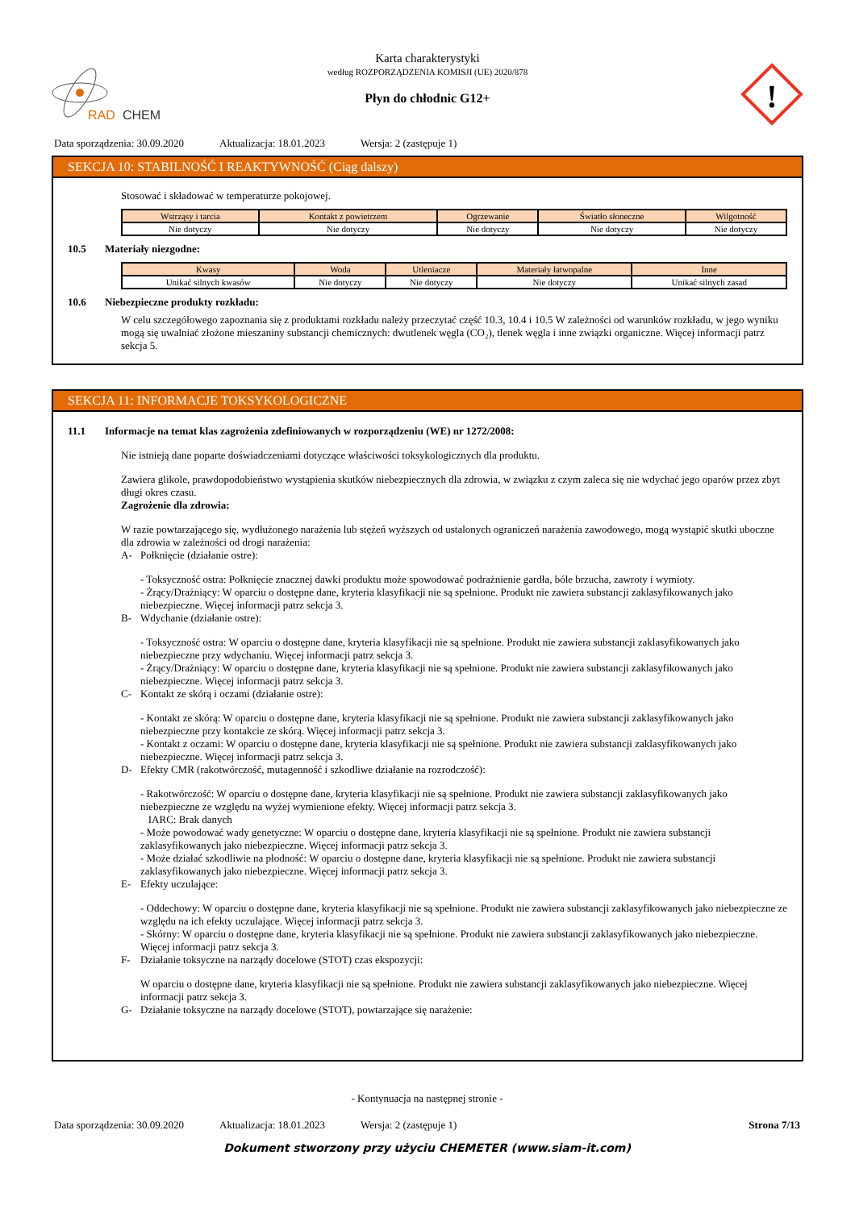RAD
CHEM
Karta charakterystyki
według ROZPORZĄDZENIA KOMISJI (UE) 2020/878
Płyn do chłodnic G12+
!
Data sporządzenia: 30.09.2020 Aktualizacja: 18.01.2023 Wersja: 2 (zastępuje 1)
SEKCJA 10: STABILNOŚĆ I REAKTYWNOŚĆ (Ciąg dalszy)
Stosować i składować w temperaturze pokojowej.
| Wstrząsy i tarcia | Kontakt z powietrzem | Ogrzewanie | Światło słoneczne | Wilgotność |
| --- | --- | --- | --- | --- |
| Nie dotyczy | Nie dotyczy | Nie dotyczy | Nie dotyczy | Nie dotyczy |
10.5 Materiały niezgodne:
| Kwasy | Woda | Utleniacze | Materiały łatwopalne | Inne |
| --- | --- | --- | --- | --- |
| Unikać silnych kwasów | Nie dotyczy | Nie dotyczy | Nie dotyczy | Unikać silnych zasad |
10.6 Niebezpieczne produkty rozkładu:
W celu szczegółowego zapoznania się z produktami rozkładu należy przeczytać część 10.3, 10.4 i 10.5 W zależności od warunków rozkładu, w jego wyniku mogą się uwalniać złożone mieszaniny substancji chemicznych: dwutlenek węgla (CO₂), tlenek węgla i inne związki organiczne. Więcej informacji patrz sekcja 5.
SEKCJA 11: INFORMACJE TOKSYKOLOGICZNE
11.1 Informacje na temat klas zagrożenia zdefiniowanych w rozporządzeniu (WE) nr 1272/2008:
Nie istnieją dane poparte doświadczeniami dotyczące właściwości toksykologicznych dla produktu.
Zawiera glikole, prawdopodobieństwo wystąpienia skutków niebezpiecznych dla zdrowia, w związku z czym zaleca się nie wdychać jego oparów przez zbyt długi okres czasu.
Zagrożenie dla zdrowia:
W razie powtarzającego się, wydłużonego narażenia lub stężeń wyższych od ustalonych ograniczeń narażenia zawodowego, mogą wystąpić skutki uboczne dla zdrowia w zależności od drogi narażenia:
A- Połknięcie (działanie ostre):
- Toksyczność ostra: Połknięcie znacznej dawki produktu może spowodować podrażnienie gardła, bóle brzucha, zawroty i wymioty.
- Żrący/Drażniący: W oparciu o dostępne dane, kryteria klasyfikacji nie są spełnione. Produkt nie zawiera substancji zaklasyfikowanych jako niebezpieczne. Więcej informacji patrz sekcja 3.
B- Wdychanie (działanie ostre):
- Toksyczność ostra: W oparciu o dostępne dane, kryteria klasyfikacji nie są spełnione. Produkt nie zawiera substancji zaklasyfikowanych jako niebezpieczne przy wdychaniu. Więcej informacji patrz sekcja 3.
- Żrący/Drażniący: W oparciu o dostępne dane, kryteria klasyfikacji nie są spełnione. Produkt nie zawiera substancji zaklasyfikowanych jako niebezpieczne. Więcej informacji patrz sekcja 3.
C- Kontakt ze skórą i oczami (działanie ostre):
- Kontakt ze skórą: W oparciu o dostępne dane, kryteria klasyfikacji nie są spełnione. Produkt nie zawiera substancji zaklasyfikowanych jako niebezpieczne przy kontakcie ze skórą. Więcej informacji patrz sekcja 3.
- Kontakt z oczami: W oparciu o dostępne dane, kryteria klasyfikacji nie są spełnione. Produkt nie zawiera substancji zaklasyfikowanych jako niebezpieczne. Więcej informacji patrz sekcja 3.
D- Efekty CMR (rakotwórczość, mutagenność i szkodliwe działanie na rozrodczość):
- Rakotwórczość: W oparciu o dostępne dane, kryteria klasyfikacji nie są spełnione. Produkt nie zawiera substancji zaklasyfikowanych jako niebezpieczne ze względu na wyżej wymienione efekty. Więcej informacji patrz sekcja 3.
IARC: Brak danych
- Może powodować wady genetyczne: W oparciu o dostępne dane, kryteria klasyfikacji nie są spełnione. Produkt nie zawiera substancji zaklasyfikowanych jako niebezpieczne. Więcej informacji patrz sekcja 3.
- Może działać szkodliwie na płodność: W oparciu o dostępne dane, kryteria klasyfikacji nie są spełnione. Produkt nie zawiera substancji zaklasyfikowanych jako niebezpieczne. Więcej informacji patrz sekcja 3.
E- Efekty uczulające:
- Oddechowy: W oparciu o dostępne dane, kryteria klasyfikacji nie są spełnione. Produkt nie zawiera substancji zaklasyfikowanych jako niebezpieczne ze względu na ich efekty uczulające. Więcej informacji patrz sekcja 3.
- Skórny: W oparciu o dostępne dane, kryteria klasyfikacji nie są spełnione. Produkt nie zawiera substancji zaklasyfikowanych jako niebezpieczne. Więcej informacji patrz sekcja 3.
F- Działanie toksyczne na narządy docelowe (STOT) czas ekspozycji:
W oparciu o dostępne dane, kryteria klasyfikacji nie są spełnione. Produkt nie zawiera substancji zaklasyfikowanych jako niebezpieczne. Więcej informacji patrz sekcja 3.
G- Działanie toksyczne na narządy docelowe (STOT), powtarzające się narażenie:
- Kontynuacja na następnej stronie -
Data sporządzenia: 30.09.2020 Aktualizacja: 18.01.2023 Wersja: 2 (zastępuje 1) Strona 7/13
Dokument stworzony przy użyciu CHEMETER (www.siam-it.com)